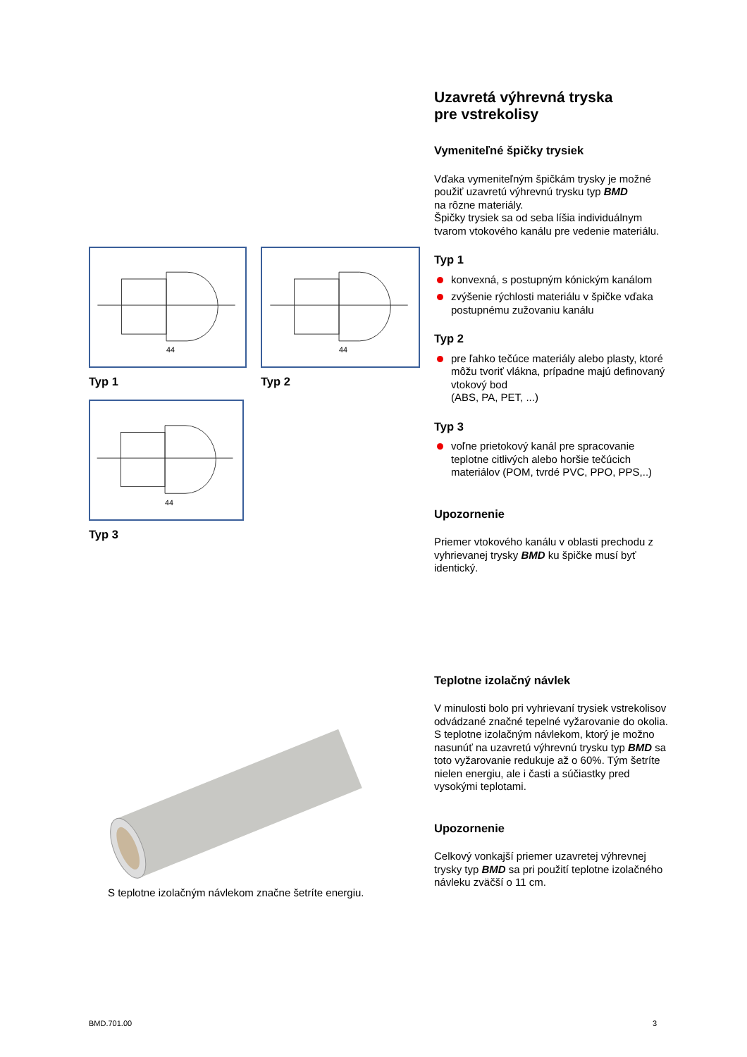44
Typ 1
44
Typ 2
44
Typ 3
S teplotne izolačným návlekom značne šetríte energiu.
Uzavretá výhrevná tryska
pre vstrekolisy
Vymeniteľné špičky trysiek
Vďaka vymeniteľným špičkám trysky je možné použiť uzavretú výhrevnú trysku typ BMD
na rôzne materiály.
Špičky trysiek sa od seba líšia individuálnym tvarom vtokového kanálu pre vedenie materiálu.
Typ 1
konvexná, s postupným kónickým kanálom
zvýšenie rýchlosti materiálu v špičke vďaka postupnému zužovaniu kanálu
Typ 2
pre ľahko tečúce materiály alebo plasty, ktoré môžu tvoriť vlákna, prípadne majú definovaný vtokový bod
(ABS, PA, PET, ...)
Typ 3
voľne prietokový kanál pre spracovanie teplotne citlivých alebo horšie tečúcich materiálov (POM, tvrdé PVC, PPO, PPS,..)
Upozornenie
Priemer vtokového kanálu v oblasti prechodu z vyhrievanej trysky BMD ku špičke musí byť identický.
Teplotne izolačný návlek
V minulosti bolo pri vyhrievaní trysiek vstrekolisov odvádzané značné tepelné vyžarovanie do okolia. S teplotne izolačným návlekom, ktorý je možno nasunúť na uzavretú výhrevnú trysku typ BMD sa toto vyžarovanie redukuje až o 60%. Tým šetríte nielen energiu, ale i časti a súčiastky pred vysokými teplotami.
Upozornenie
Celkový vonkajší priemer uzavretej výhrevnej trysky typ BMD sa pri použití teplotne izolačného návleku zväčší o 11 cm.
BMD.701.00 3